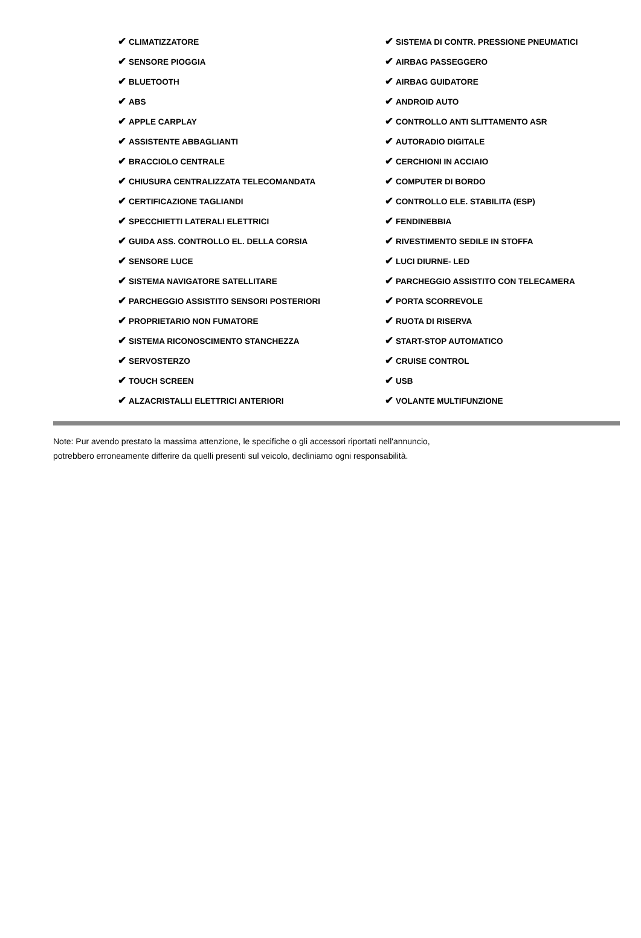| ✔ CLIMATIZZATORE | ✔ SISTEMA DI CONTR. PRESSIONE PNEUMATICI |
| ✔ SENSORE PIOGGIA | ✔ AIRBAG PASSEGGERO |
| ✔ BLUETOOTH | ✔ AIRBAG GUIDATORE |
| ✔ ABS | ✔ ANDROID AUTO |
| ✔ APPLE CARPLAY | ✔ CONTROLLO ANTI SLITTAMENTO ASR |
| ✔ ASSISTENTE ABBAGLIANTI | ✔ AUTORADIO DIGITALE |
| ✔ BRACCIOLO CENTRALE | ✔ CERCHIONI IN ACCIAIO |
| ✔ CHIUSURA CENTRALIZZATA TELECOMANDATA | ✔ COMPUTER DI BORDO |
| ✔ CERTIFICAZIONE TAGLIANDI | ✔ CONTROLLO ELE. STABILITA (ESP) |
| ✔ SPECCHIETTI LATERALI ELETTRICI | ✔ FENDINEBBIA |
| ✔ GUIDA ASS. CONTROLLO EL. DELLA CORSIA | ✔ RIVESTIMENTO SEDILE IN STOFFA |
| ✔ SENSORE LUCE | ✔ LUCI DIURNE- LED |
| ✔ SISTEMA NAVIGATORE SATELLITARE | ✔ PARCHEGGIO ASSISTITO CON TELECAMERA |
| ✔ PARCHEGGIO ASSISTITO SENSORI POSTERIORI | ✔ PORTA SCORREVOLE |
| ✔ PROPRIETARIO NON FUMATORE | ✔ RUOTA DI RISERVA |
| ✔ SISTEMA RICONOSCIMENTO STANCHEZZA | ✔ START-STOP AUTOMATICO |
| ✔ SERVOSTERZO | ✔ CRUISE CONTROL |
| ✔ TOUCH SCREEN | ✔ USB |
| ✔ ALZACRISTALLI ELETTRICI ANTERIORI | ✔ VOLANTE MULTIFUNZIONE |
Note: Pur avendo prestato la massima attenzione, le specifiche o gli accessori riportati nell'annuncio,
potrebbero erroneamente differire da quelli presenti sul veicolo, decliniamo ogni responsabilità.